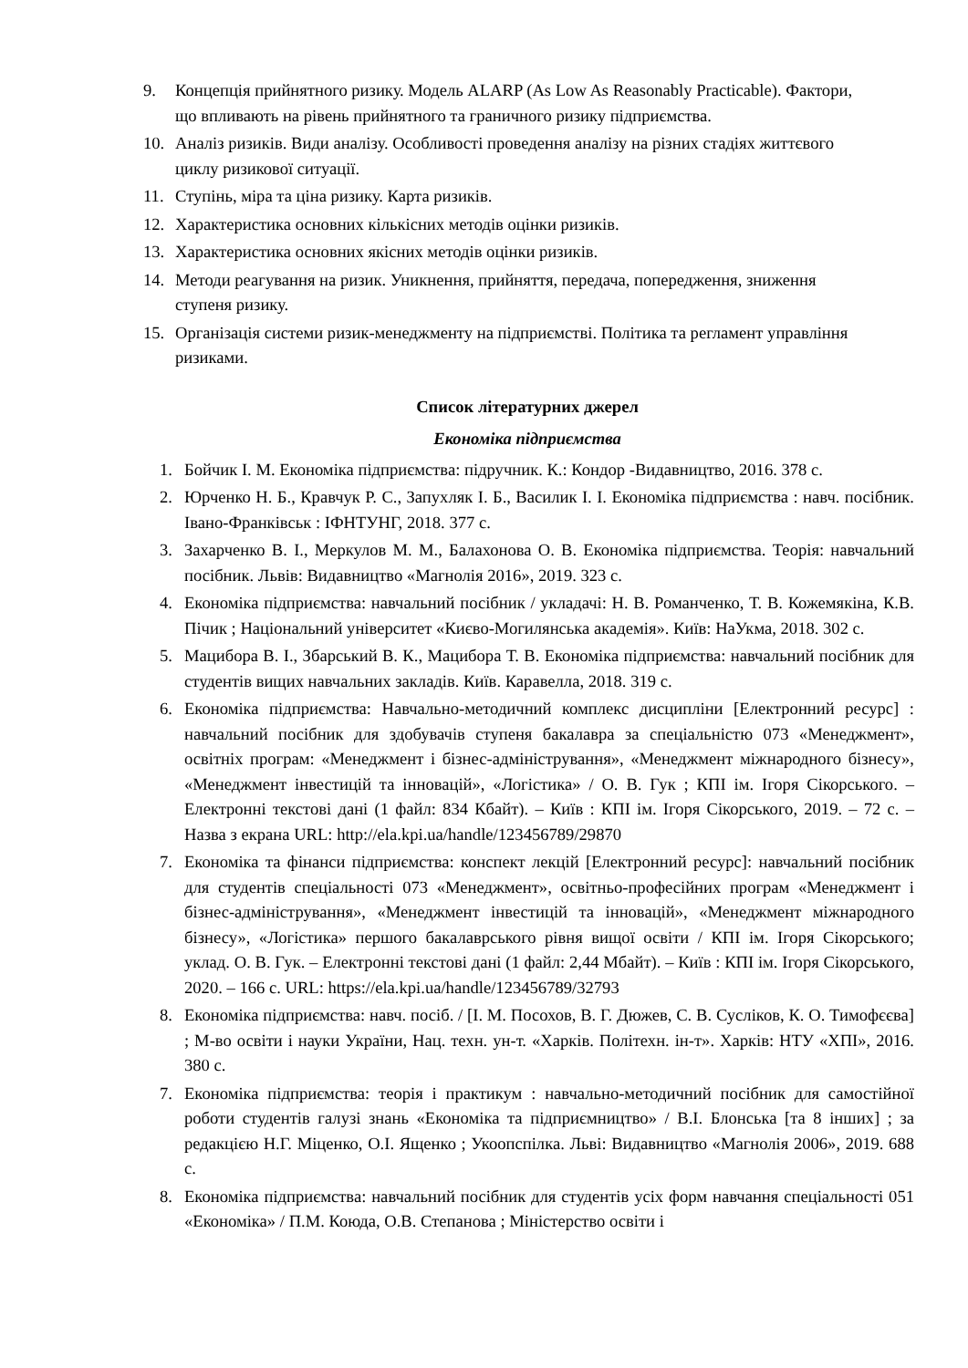9. Концепція прийнятного ризику. Модель ALARP (As Low As Reasonably Practicable). Фактори, що впливають на рівень прийнятного та граничного ризику підприємства.
10. Аналіз ризиків. Види аналізу. Особливості проведення аналізу на різних стадіях життєвого циклу ризикової ситуації.
11. Ступінь, міра та ціна ризику. Карта ризиків.
12. Характеристика основних кількісних методів оцінки ризиків.
13. Характеристика основних якісних методів оцінки ризиків.
14. Методи реагування на ризик. Уникнення, прийняття, передача, попередження, зниження ступеня ризику.
15. Організація системи ризик-менеджменту на підприємстві. Політика та регламент управління ризиками.
Список літературних джерел
Економіка підприємства
1. Бойчик І. М. Економіка підприємства: підручник. К.: Кондор -Видавництво, 2016. 378 с.
2. Юрченко Н. Б., Кравчук Р. С., Запухляк І. Б., Василик І. І. Економіка підприємства : навч. посібник. Івано-Франківськ : ІФНТУНГ, 2018. 377 с.
3. Захарченко В. І., Меркулов М. М., Балахонова О. В. Економіка підприємства. Теорія: навчальний посібник. Львів: Видавництво «Магнолія 2016», 2019. 323 с.
4. Економіка підприємства: навчальний посібник / укладачі: Н. В. Романченко, Т. В. Кожемякіна, К.В. Пічик ; Національний університет «Києво-Могилянська академія». Київ: НаУкма, 2018. 302 с.
5. Мацибора В. І., Збарський В. К., Мацибора Т. В. Економіка підприємства: навчальний посібник для студентів вищих навчальних закладів. Київ. Каравелла, 2018. 319 с.
6. Економіка підприємства: Навчально-методичний комплекс дисципліни [Електронний ресурс] : навчальний посібник для здобувачів ступеня бакалавра за спеціальністю 073 «Менеджмент», освітніх програм: «Менеджмент і бізнес-адміністрування», «Менеджмент міжнародного бізнесу», «Менеджмент інвестицій та інновацій», «Логістика» / О. В. Гук ; КПІ ім. Ігоря Сікорського. – Електронні текстові дані (1 файл: 834 Кбайт). – Київ : КПІ ім. Ігоря Сікорського, 2019. – 72 с. – Назва з екрана URL: http://ela.kpi.ua/handle/123456789/29870
7. Економіка та фінанси підприємства: конспект лекцій [Електронний ресурс]: навчальний посібник для студентів спеціальності 073 «Менеджмент», освітньо-професійних програм «Менеджмент і бізнес-адміністрування», «Менеджмент інвестицій та інновацій», «Менеджмент міжнародного бізнесу», «Логістика» першого бакалаврського рівня вищої освіти / КПІ ім. Ігоря Сікорського; уклад. О. В. Гук. – Електронні текстові дані (1 файл: 2,44 Мбайт). – Київ : КПІ ім. Ігоря Сікорського, 2020. – 166 с. URL: https://ela.kpi.ua/handle/123456789/32793
8. Економіка підприємства: навч. посіб. / [І. М. Посохов, В. Г. Дюжев, С. В. Сусліков, К. О. Тимофєєва] ; М-во освіти і науки України, Нац. техн. ун-т. «Харків. Політехн. ін-т». Харків: НТУ «ХПІ», 2016. 380 с.
7. Економіка підприємства: теорія і практикум : навчально-методичний посібник для самостійної роботи студентів галузі знань «Економіка та підприємництво» / В.І. Блонська [та 8 інших] ; за редакцією Н.Г. Міценко, О.І. Ященко ; Укоопспілка. Льві: Видавництво «Магнолія 2006», 2019. 688 с.
8. Економіка підприємства: навчальний посібник для студентів усіх форм навчання спеціальності 051 «Економіка» / П.М. Коюда, О.В. Степанова ; Міністерство освіти і